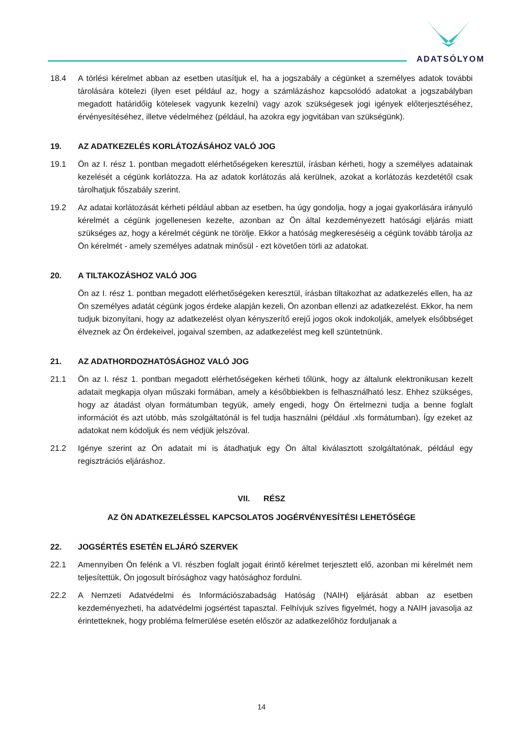ADATSÓLYOM
18.4 A törlési kérelmet abban az esetben utasítjuk el, ha a jogszabály a cégünket a személyes adatok további tárolására kötelezi (ilyen eset például az, hogy a számlázáshoz kapcsolódó adatokat a jogszabályban megadott határidőig kötelesek vagyunk kezelni) vagy azok szükségesek jogi igények előterjesztéséhez, érvényesítéséhez, illetve védelméhez (például, ha azokra egy jogvitában van szükségünk).
19. AZ ADATKEZELÉS KORLÁTOZÁSÁHOZ VALÓ JOG
19.1 Ön az I. rész 1. pontban megadott elérhetőségeken keresztül, írásban kérheti, hogy a személyes adatainak kezelését a cégünk korlátozza. Ha az adatok korlátozás alá kerülnek, azokat a korlátozás kezdetétől csak tárolhatjuk főszabály szerint.
19.2 Az adatai korlátozását kérheti például abban az esetben, ha úgy gondolja, hogy a jogai gyakorlására irányuló kérelmét a cégünk jogellenesen kezelte, azonban az Ön által kezdeményezett hatósági eljárás miatt szükséges az, hogy a kérelmét cégünk ne törölje. Ekkor a hatóság megkereséséig a cégünk tovább tárolja az Ön kérelmét - amely személyes adatnak minősül - ezt követően törli az adatokat.
20. A TILTAKOZÁSHOZ VALÓ JOG
Ön az I. rész 1. pontban megadott elérhetőségeken keresztül, írásban tiltakozhat az adatkezelés ellen, ha az Ön személyes adatát cégünk jogos érdeke alapján kezeli, Ön azonban ellenzi az adatkezelést. Ekkor, ha nem tudjuk bizonyítani, hogy az adatkezelést olyan kényszerítő erejű jogos okok indokolják, amelyek elsőbbséget élveznek az Ön érdekeivel, jogaival szemben, az adatkezelést meg kell szüntetnünk.
21. AZ ADATHORDOZHATÓSÁGHOZ VALÓ JOG
21.1 Ön az I. rész 1. pontban megadott elérhetőségeken kérheti tőlünk, hogy az általunk elektronikusan kezelt adatait megkapja olyan műszaki formában, amely a későbbiekben is felhasználható lesz. Ehhez szükséges, hogy az átadást olyan formátumban tegyük, amely engedi, hogy Ön értelmezni tudja a benne foglalt információt és azt utóbb, más szolgáltatónál is fel tudja használni (például .xls formátumban). Így ezeket az adatokat nem kódoljuk és nem védjük jelszóval.
21.2 Igénye szerint az Ön adatait mi is átadhatjuk egy Ön által kiválasztott szolgáltatónak, például egy regisztrációs eljáráshoz.
VII. RÉSZ
AZ ÖN ADATKEZELÉSSEL KAPCSOLATOS JOGÉRVÉNYESÍTÉSI LEHETŐSÉGE
22. JOGSÉRTÉS ESETÉN ELJÁRÓ SZERVEK
22.1 Amennyiben Ön felénk a VI. részben foglalt jogait érintő kérelmet terjesztett elő, azonban mi kérelmét nem teljesítettük, Ön jogosult bírósághoz vagy hatósághoz fordulni.
22.2 A Nemzeti Adatvédelmi és Információszabadság Hatóság (NAIH) eljárását abban az esetben kezdeményezheti, ha adatvédelmi jogsértést tapasztal. Felhívjuk szíves figyelmét, hogy a NAIH javasolja az érintetteknek, hogy probléma felmerülése esetén először az adatkezelőhöz forduljanak a
14